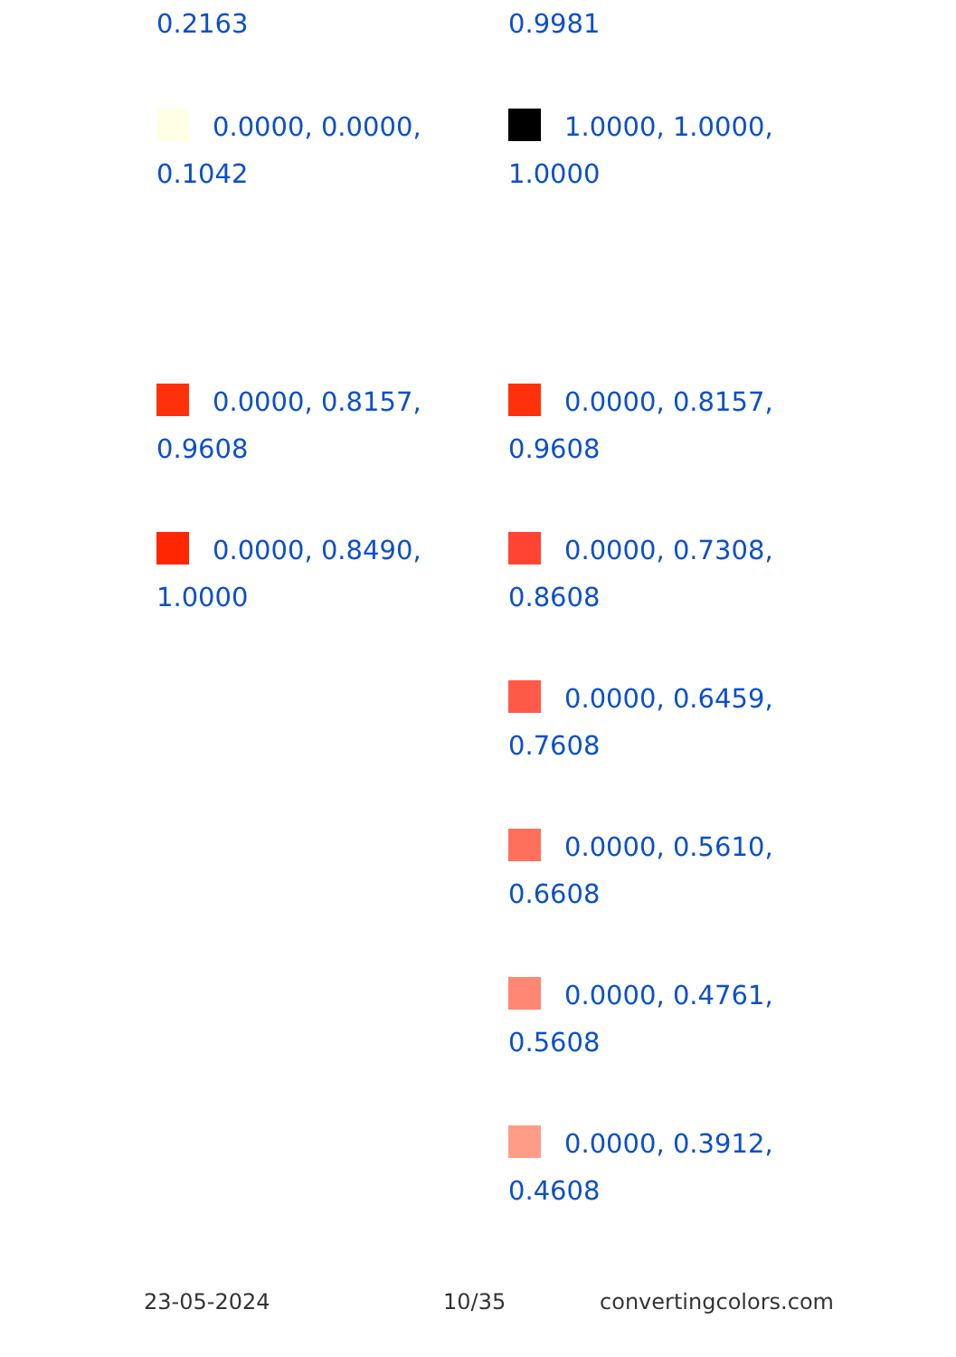0.2163 0.9981
0.0000, 0.0000, 0.1042
1.0000, 1.0000, 1.0000
0.0000, 0.8157, 0.9608
0.0000, 0.8157, 0.9608
0.0000, 0.8490, 1.0000
0.0000, 0.7308, 0.8608
0.0000, 0.6459, 0.7608
0.0000, 0.5610, 0.6608
0.0000, 0.4761, 0.5608
0.0000, 0.3912, 0.4608
23-05-2024 10/35 convertingcolors.com